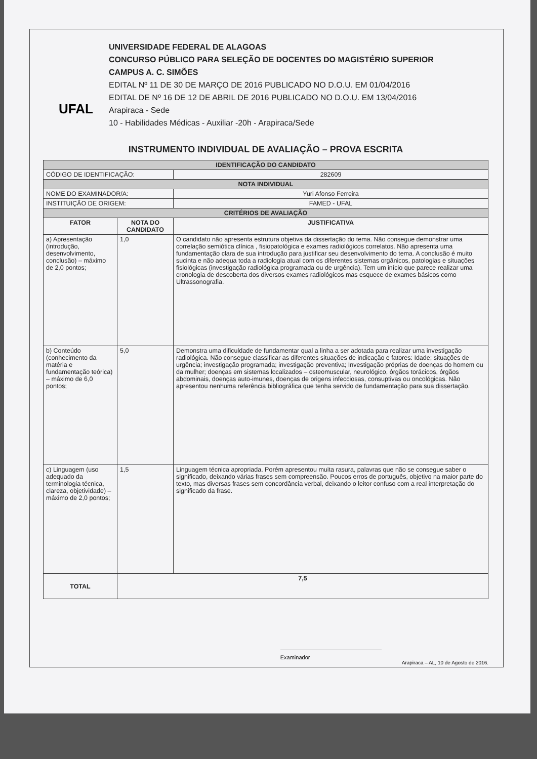UFAL
UNIVERSIDADE FEDERAL DE ALAGOAS
CONCURSO PÚBLICO PARA SELEÇÃO DE DOCENTES DO MAGISTÉRIO SUPERIOR
CAMPUS A. C. SIMÕES
EDITAL Nº 11 DE 30 DE MARÇO DE 2016 PUBLICADO NO D.O.U. EM 01/04/2016
EDITAL DE Nº 16 DE 12 DE ABRIL DE 2016 PUBLICADO NO D.O.U. EM 13/04/2016
Arapiraca - Sede
10 - Habilidades Médicas - Auxiliar -20h - Arapiraca/Sede
INSTRUMENTO INDIVIDUAL DE AVALIAÇÃO – PROVA ESCRITA
| IDENTIFICAÇÃO DO CANDIDATO | | |
| CÓDIGO DE IDENTIFICAÇÃO: | | 282609 |
| NOTA INDIVIDUAL | | |
| NOME DO EXAMINADOR/A: | | Yuri Afonso Ferreira |
| INSTITUIÇÃO DE ORIGEM: | | FAMED - UFAL |
| CRITÉRIOS DE AVALIAÇÃO | | |
| FATOR | NOTA DO CANDIDATO | JUSTIFICATIVA |
| a) Apresentação (introdução, desenvolvimento, conclusão) – máximo de 2,0 pontos; | 1,0 | O candidato não apresenta estrutura objetiva da dissertação do tema. Não consegue demonstrar uma correlação semiótica clínica , fisiopatológica e exames radiológicos correlatos. Não apresenta uma fundamentação clara de sua introdução para justificar seu desenvolvimento do tema. A conclusão é muito sucinta e não adequa toda a radiologia atual com os diferentes sistemas orgânicos, patologias e situações fisiológicas (investigação radiológica programada ou de urgência). Tem um início que parece realizar uma cronologia de descoberta dos diversos exames radiológicos mas esquece de exames básicos como Ultrassonografia. |
| b) Conteúdo (conhecimento da matéria e fundamentação teórica) – máximo de 6,0 pontos; | 5,0 | Demonstra uma dificuldade de fundamentar qual a linha a ser adotada para realizar uma investigação radiológica. Não consegue classificar as diferentes situações de indicação e fatores: Idade; situações de urgência; investigação programada; investigação preventiva; Investigação próprias de doenças do homem ou da mulher; doenças em sistemas localizados – osteomuscular, neurológico, órgãos torácicos, órgãos abdominais, doenças auto-imunes, doenças de origens infecciosas, consuptivas ou oncológicas. Não apresentou nenhuma referência bibliográfica que tenha servido de fundamentação para sua dissertação. |
| c) Linguagem (uso adequado da terminologia técnica, clareza, objetividade) – máximo de 2,0 pontos; | 1,5 | Linguagem técnica apropriada. Porém apresentou muita rasura, palavras que não se consegue saber o significado, deixando várias frases sem compreensão. Poucos erros de português, objetivo na maior parte do texto, mas diversas frases sem concordância verbal, deixando o leitor confuso com a real interpretação do significado da frase. |
| TOTAL | 7,5 | |
Examinador
Arapiraca – AL, 10 de Agosto de 2016.